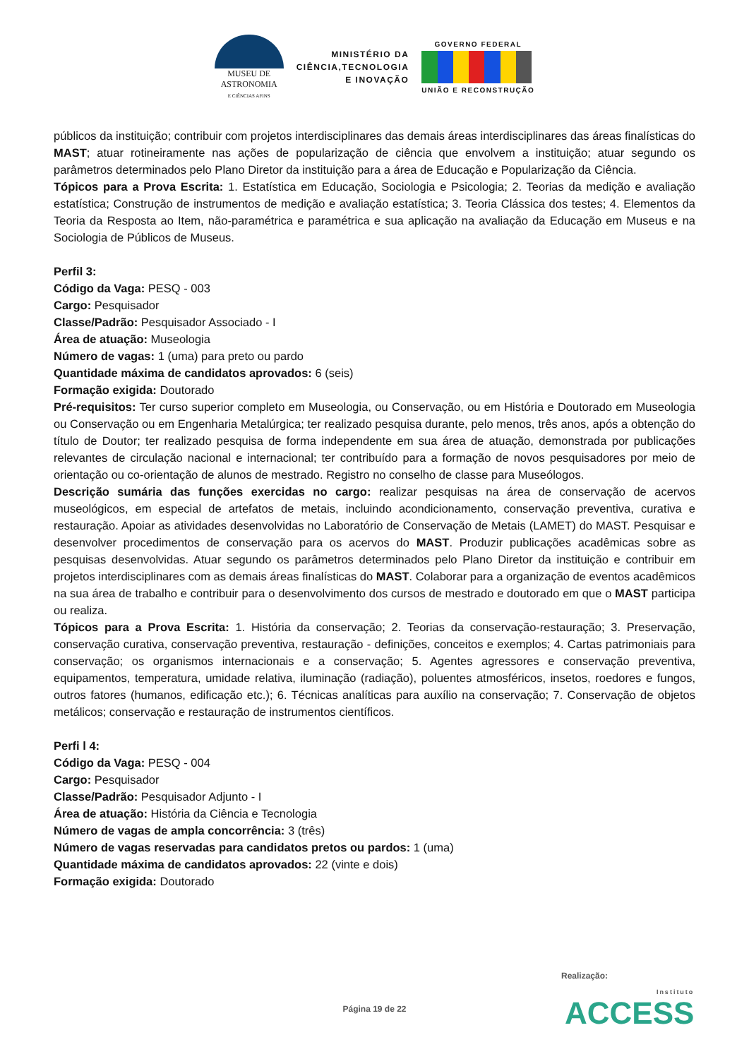MUSEU DE
ASTRONOMIA
E CIÊNCIAS AFINS
MINISTÉRIO DA
CIÊNCIA,TECNOLOGIA
E INOVAÇÃO
GOVERNO FEDERAL
UNIÃO E RECONSTRUÇÃO
públicos da instituição; contribuir com projetos interdisciplinares das demais áreas interdisciplinares das áreas finalísticas do MAST; atuar rotineiramente nas ações de popularização de ciência que envolvem a instituição; atuar segundo os parâmetros determinados pelo Plano Diretor da instituição para a área de Educação e Popularização da Ciência.
Tópicos para a Prova Escrita: 1. Estatística em Educação, Sociologia e Psicologia; 2. Teorias da medição e avaliação estatística; Construção de instrumentos de medição e avaliação estatística; 3. Teoria Clássica dos testes; 4. Elementos da Teoria da Resposta ao Item, não-paramétrica e paramétrica e sua aplicação na avaliação da Educação em Museus e na Sociologia de Públicos de Museus.
Perfil 3:
Código da Vaga: PESQ - 003
Cargo: Pesquisador
Classe/Padrão: Pesquisador Associado - I
Área de atuação: Museologia
Número de vagas: 1 (uma) para preto ou pardo
Quantidade máxima de candidatos aprovados: 6 (seis)
Formação exigida: Doutorado
Pré-requisitos: Ter curso superior completo em Museologia, ou Conservação, ou em História e Doutorado em Museologia ou Conservação ou em Engenharia Metalúrgica; ter realizado pesquisa durante, pelo menos, três anos, após a obtenção do título de Doutor; ter realizado pesquisa de forma independente em sua área de atuação, demonstrada por publicações relevantes de circulação nacional e internacional; ter contribuído para a formação de novos pesquisadores por meio de orientação ou co-orientação de alunos de mestrado. Registro no conselho de classe para Museólogos.
Descrição sumária das funções exercidas no cargo: realizar pesquisas na área de conservação de acervos museológicos, em especial de artefatos de metais, incluindo acondicionamento, conservação preventiva, curativa e restauração. Apoiar as atividades desenvolvidas no Laboratório de Conservação de Metais (LAMET) do MAST. Pesquisar e desenvolver procedimentos de conservação para os acervos do MAST. Produzir publicações acadêmicas sobre as pesquisas desenvolvidas. Atuar segundo os parâmetros determinados pelo Plano Diretor da instituição e contribuir em projetos interdisciplinares com as demais áreas finalísticas do MAST. Colaborar para a organização de eventos acadêmicos na sua área de trabalho e contribuir para o desenvolvimento dos cursos de mestrado e doutorado em que o MAST participa ou realiza.
Tópicos para a Prova Escrita: 1. História da conservação; 2. Teorias da conservação-restauração; 3. Preservação, conservação curativa, conservação preventiva, restauração - definições, conceitos e exemplos; 4. Cartas patrimoniais para conservação; os organismos internacionais e a conservação; 5. Agentes agressores e conservação preventiva, equipamentos, temperatura, umidade relativa, iluminação (radiação), poluentes atmosféricos, insetos, roedores e fungos, outros fatores (humanos, edificação etc.); 6. Técnicas analíticas para auxílio na conservação; 7. Conservação de objetos metálicos; conservação e restauração de instrumentos científicos.
Perfi l 4:
Código da Vaga: PESQ - 004
Cargo: Pesquisador
Classe/Padrão: Pesquisador Adjunto - I
Área de atuação: História da Ciência e Tecnologia
Número de vagas de ampla concorrência: 3 (três)
Número de vagas reservadas para candidatos pretos ou pardos: 1 (uma)
Quantidade máxima de candidatos aprovados: 22 (vinte e dois)
Formação exigida: Doutorado
Realização:
Página 19 de 22 Instituto
ACCESS